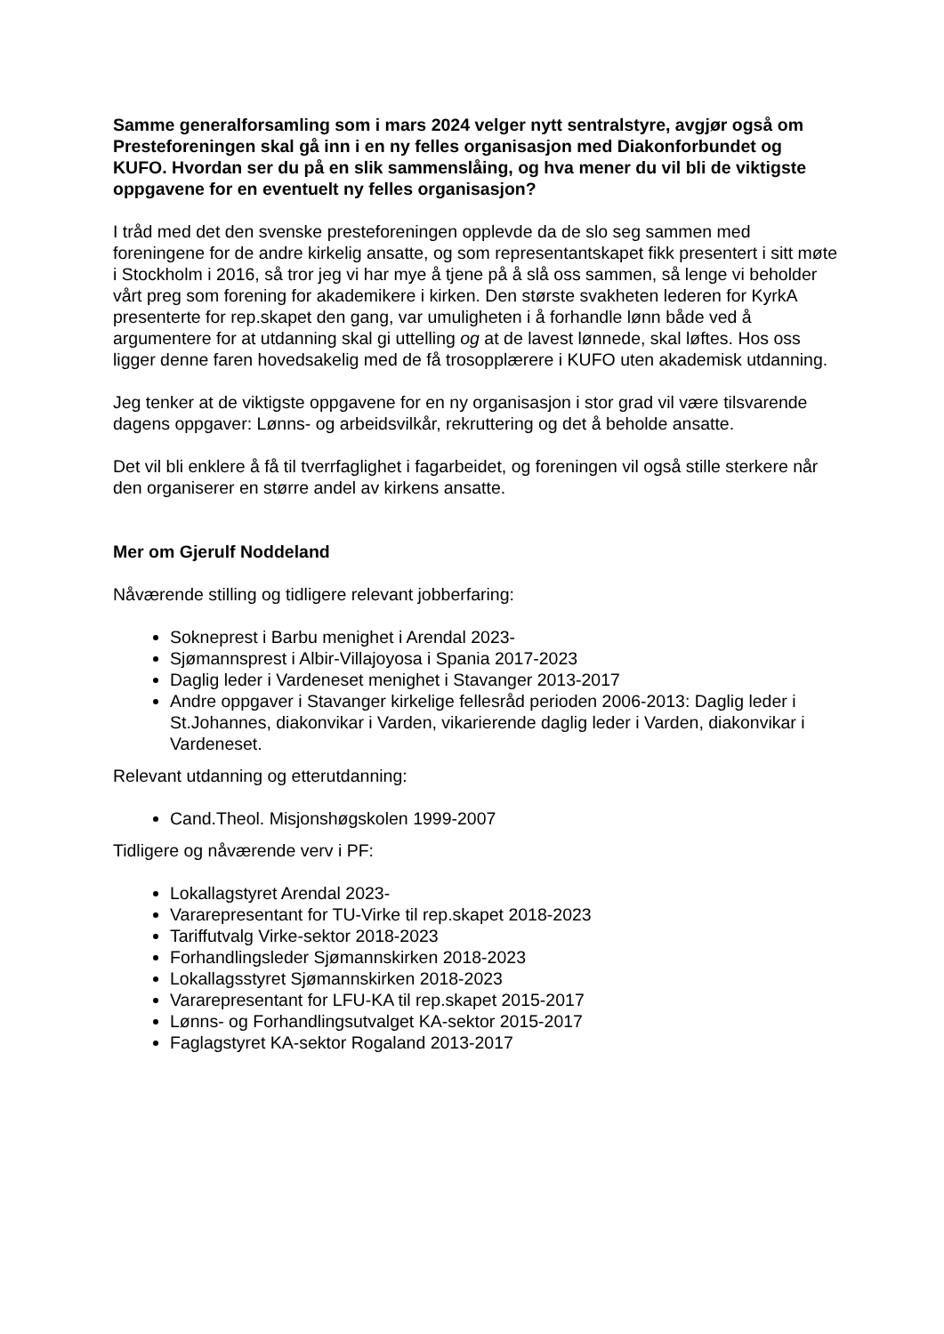Samme generalforsamling som i mars 2024 velger nytt sentralstyre, avgjør også om Presteforeningen skal gå inn i en ny felles organisasjon med Diakonforbundet og KUFO. Hvordan ser du på en slik sammenslåing, og hva mener du vil bli de viktigste oppgavene for en eventuelt ny felles organisasjon?
I tråd med det den svenske presteforeningen opplevde da de slo seg sammen med foreningene for de andre kirkelig ansatte, og som representantskapet fikk presentert i sitt møte i Stockholm i 2016, så tror jeg vi har mye å tjene på å slå oss sammen, så lenge vi beholder vårt preg som forening for akademikere i kirken. Den største svakheten lederen for KyrkA presenterte for rep.skapet den gang, var umuligheten i å forhandle lønn både ved å argumentere for at utdanning skal gi uttelling og at de lavest lønnede, skal løftes. Hos oss ligger denne faren hovedsakelig med de få trosopplærere i KUFO uten akademisk utdanning.
Jeg tenker at de viktigste oppgavene for en ny organisasjon i stor grad vil være tilsvarende dagens oppgaver: Lønns- og arbeidsvilkår, rekruttering og det å beholde ansatte.
Det vil bli enklere å få til tverrfaglighet i fagarbeidet, og foreningen vil også stille sterkere når den organiserer en større andel av kirkens ansatte.
Mer om Gjerulf Noddeland
Nåværende stilling og tidligere relevant jobberfaring:
Sokneprest i Barbu menighet i Arendal 2023-
Sjømannsprest i Albir-Villajoyosa i Spania 2017-2023
Daglig leder i Vardeneset menighet i Stavanger 2013-2017
Andre oppgaver i Stavanger kirkelige fellesråd perioden 2006-2013: Daglig leder i St.Johannes, diakonvikar i Varden, vikarierende daglig leder i Varden, diakonvikar i Vardeneset.
Relevant utdanning og etterutdanning:
Cand.Theol. Misjonshøgskolen 1999-2007
Tidligere og nåværende verv i PF:
Lokallagstyret Arendal 2023-
Vararepresentant for TU-Virke til rep.skapet 2018-2023
Tariffutvalg Virke-sektor 2018-2023
Forhandlingsleder Sjømannskirken 2018-2023
Lokallagsstyret Sjømannskirken 2018-2023
Vararepresentant for LFU-KA til rep.skapet 2015-2017
Lønns- og Forhandlingsutvalget KA-sektor 2015-2017
Faglagstyret KA-sektor Rogaland 2013-2017